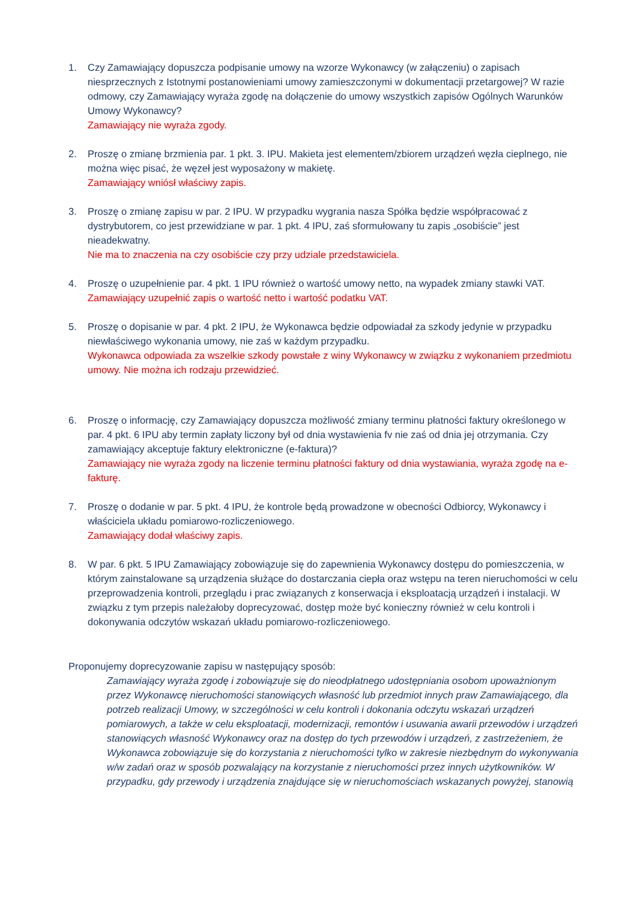1. Czy Zamawiający dopuszcza podpisanie umowy na wzorze Wykonawcy (w załączeniu) o zapisach niesprzecznych z Istotnymi postanowieniami umowy zamieszczonymi w dokumentacji przetargowej? W razie odmowy, czy Zamawiający wyraża zgodę na dołączenie do umowy wszystkich zapisów Ogólnych Warunków Umowy Wykonawcy?
Zamawiający nie wyraża zgody.
2. Proszę o zmianę brzmienia par. 1 pkt. 3. IPU. Makieta jest elementem/zbiorem urządzeń węzła cieplnego, nie można więc pisać, że węzeł jest wyposażony w makietę.
Zamawiający wniósł właściwy zapis.
3. Proszę o zmianę zapisu w par. 2 IPU. W przypadku wygrania nasza Spółka będzie współpracować z dystrybutorem, co jest przewidziane w par. 1 pkt. 4 IPU, zaś sformułowany tu zapis „osobiście” jest nieadekwatny.
Nie ma to znaczenia na czy osobiście czy przy udziale przedstawiciela.
4. Proszę o uzupełnienie par. 4 pkt. 1 IPU również o wartość umowy netto, na wypadek zmiany stawki VAT.
Zamawiający uzupełnić zapis o wartość netto i wartość podatku VAT.
5. Proszę o dopisanie w par. 4 pkt. 2 IPU, że Wykonawca będzie odpowiadał za szkody jedynie w przypadku niewłaściwego wykonania umowy, nie zaś w każdym przypadku.
Wykonawca odpowiada za wszelkie szkody powstałe z winy Wykonawcy w związku z wykonaniem przedmiotu umowy. Nie można ich rodzaju przewidzieć.
6. Proszę o informację, czy Zamawiający dopuszcza możliwość zmiany terminu płatności faktury określonego w par. 4 pkt. 6 IPU aby termin zapłaty liczony był od dnia wystawienia fv nie zaś od dnia jej otrzymania. Czy zamawiający akceptuje faktury elektroniczne (e-faktura)?
Zamawiający nie wyraża zgody na liczenie terminu płatności faktury od dnia wystawiania, wyraża zgodę na e-fakturę.
7. Proszę o dodanie w par. 5 pkt. 4 IPU, że kontrole będą prowadzone w obecności Odbiorcy, Wykonawcy i właściciela układu pomiarowo-rozliczeniowego.
Zamawiający dodał właściwy zapis.
8. W par. 6 pkt. 5 IPU Zamawiający zobowiązuje się do zapewnienia Wykonawcy dostępu do pomieszczenia, w którym zainstalowane są urządzenia służące do dostarczania ciepła oraz wstępu na teren nieruchomości w celu przeprowadzenia kontroli, przeglądu i prac związanych z konserwacja i eksploatacją urządzeń i instalacji. W związku z tym przepis należałoby doprecyzować, dostęp może być konieczny również w celu kontroli i dokonywania odczytów wskazań układu pomiarowo-rozliczeniowego.
Proponujemy doprecyzowanie zapisu w następujący sposób:
Zamawiający wyraża zgodę i zobowiązuje się do nieodpłatnego udostępniania osobom upoważnionym przez Wykonawcę nieruchomości stanowiących własność lub przedmiot innych praw Zamawiającego, dla potrzeb realizacji Umowy, w szczególności w celu kontroli i dokonania odczytu wskazań urządzeń pomiarowych, a także w celu eksploatacji, modernizacji, remontów i usuwania awarii przewodów i urządzeń stanowiących własność Wykonawcy oraz na dostęp do tych przewodów i urządzeń, z zastrzeżeniem, że Wykonawca zobowiązuje się do korzystania z nieruchomości tylko w zakresie niezbędnym do wykonywania w/w zadań oraz w sposób pozwalający na korzystanie z nieruchomości przez innych użytkowników. W przypadku, gdy przewody i urządzenia znajdujące się w nieruchomościach wskazanych powyżej, stanowią